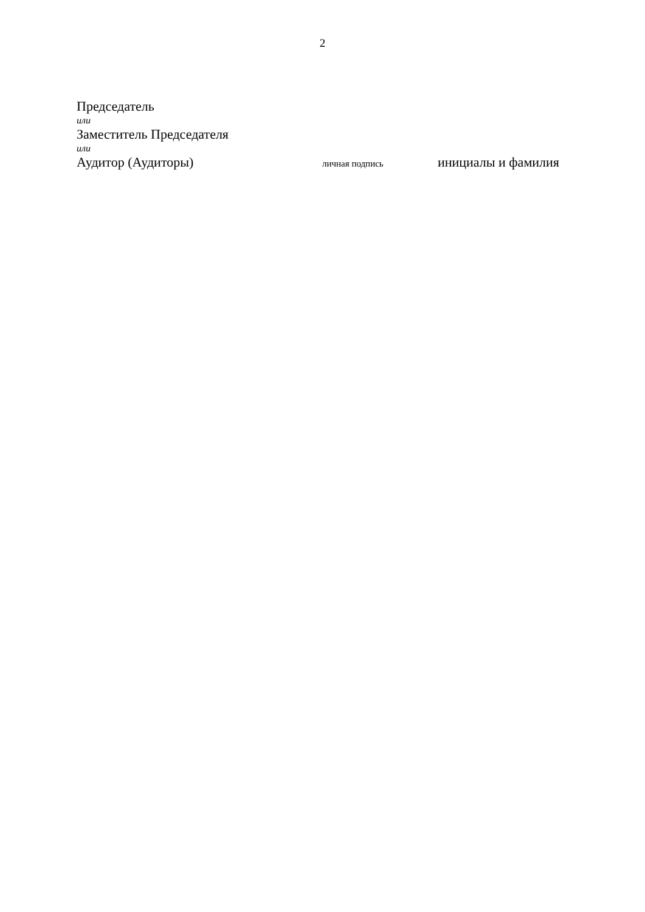2
Председатель
или
Заместитель Председателя
или
Аудитор (Аудиторы) личная подпись инициалы и фамилия